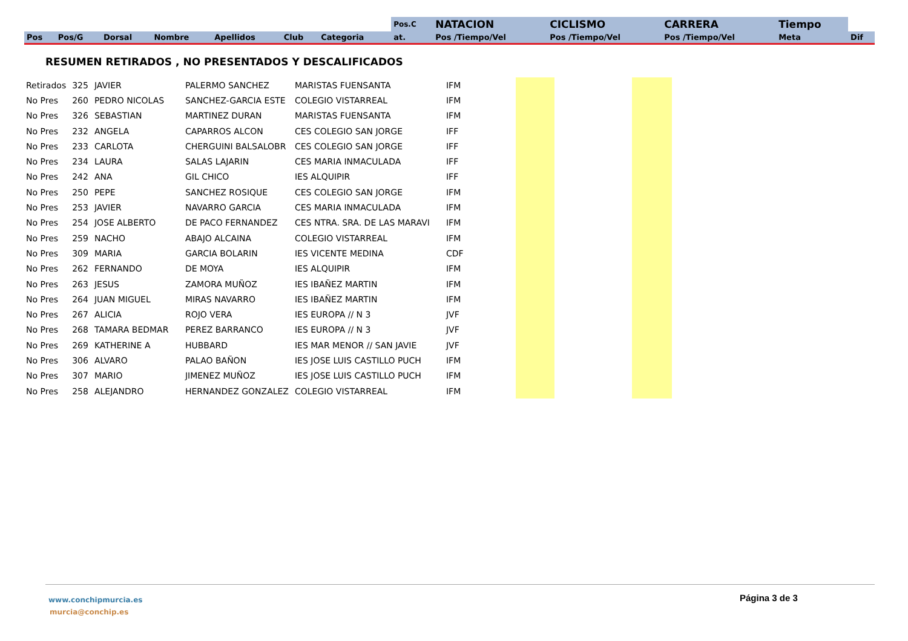| | | | | | | | Pos.C | NATACION | CICLISMO | CARRERA | Tiempo | |
| --- | --- | --- | --- | --- | --- | --- | --- | --- | --- | --- | --- | --- |
| Pos | Pos/G | Dorsal | Nombre | Apellidos | Club | Categoria | at. | Pos /Tiempo/Vel | Pos /Tiempo/Vel | Pos /Tiempo/Vel | Meta | Dif |
RESUMEN RETIRADOS , NO PRESENTADOS Y DESCALIFICADOS
| Retirados | 325 | JAVIER | PALERMO SANCHEZ | MARISTAS FUENSANTA | IFM | | | | |
| No Pres | 260 | PEDRO NICOLAS | SANCHEZ-GARCIA ESTE | COLEGIO VISTARREAL | IFM | | | | |
| No Pres | 326 | SEBASTIAN | MARTINEZ DURAN | MARISTAS FUENSANTA | IFM | | | | |
| No Pres | 232 | ANGELA | CAPARROS ALCON | CES COLEGIO SAN JORGE | IFF | | | | |
| No Pres | 233 | CARLOTA | CHERGUINI BALSALOBR | CES COLEGIO SAN JORGE | IFF | | | | |
| No Pres | 234 | LAURA | SALAS LAJARIN | CES MARIA INMACULADA | IFF | | | | |
| No Pres | 242 | ANA | GIL CHICO | IES ALQUIPIR | IFF | | | | |
| No Pres | 250 | PEPE | SANCHEZ ROSIQUE | CES COLEGIO SAN JORGE | IFM | | | | |
| No Pres | 253 | JAVIER | NAVARRO GARCIA | CES MARIA INMACULADA | IFM | | | | |
| No Pres | 254 | JOSE ALBERTO | DE PACO FERNANDEZ | CES NTRA. SRA. DE LAS MARAVI | IFM | | | | |
| No Pres | 259 | NACHO | ABAJO ALCAINA | COLEGIO VISTARREAL | IFM | | | | |
| No Pres | 309 | MARIA | GARCIA BOLARIN | IES VICENTE MEDINA | CDF | | | | |
| No Pres | 262 | FERNANDO | DE MOYA | IES ALQUIPIR | IFM | | | | |
| No Pres | 263 | JESUS | ZAMORA MUÑOZ | IES IBAÑEZ MARTIN | IFM | | | | |
| No Pres | 264 | JUAN MIGUEL | MIRAS NAVARRO | IES IBAÑEZ MARTIN | IFM | | | | |
| No Pres | 267 | ALICIA | ROJO VERA | IES EUROPA // N 3 | JVF | | | | |
| No Pres | 268 | TAMARA BEDMAR | PEREZ BARRANCO | IES EUROPA // N 3 | JVF | | | | |
| No Pres | 269 | KATHERINE A | HUBBARD | IES MAR MENOR // SAN JAVIE | JVF | | | | |
| No Pres | 306 | ALVARO | PALAO BAÑON | IES JOSE LUIS CASTILLO PUCH | IFM | | | | |
| No Pres | 307 | MARIO | JIMENEZ MUÑOZ | IES JOSE LUIS CASTILLO PUCH | IFM | | | | |
| No Pres | 258 | ALEJANDRO | HERNANDEZ GONZALEZ | COLEGIO VISTARREAL | IFM | | | | |
www.conchipmurcia.es
murcia@conchip.es
Página 3 de 3